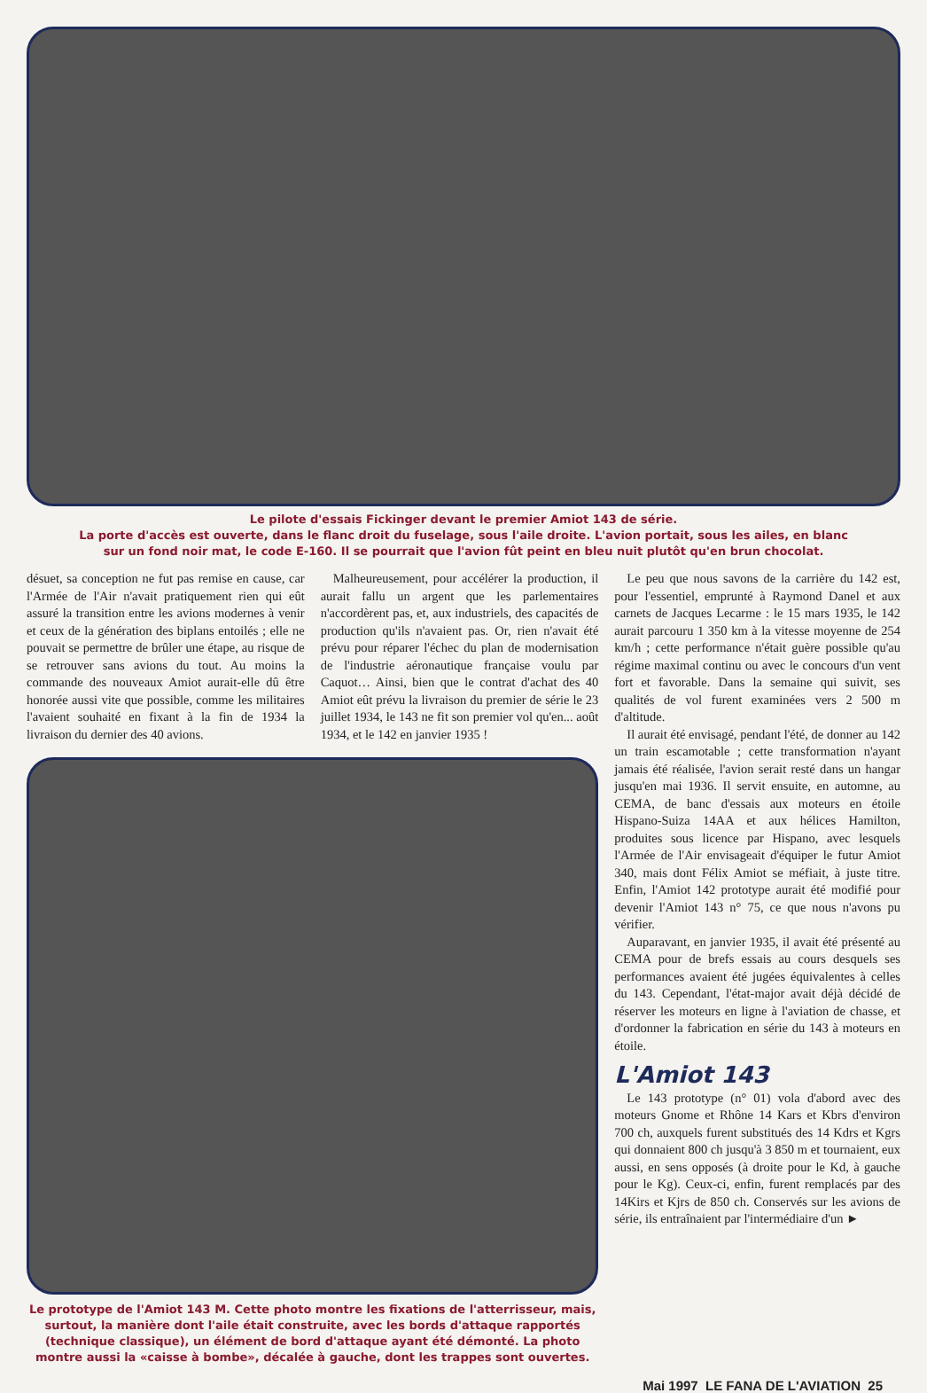Le pilote d'essais Fickinger devant le premier Amiot 143 de série.
La porte d'accès est ouverte, dans le flanc droit du fuselage, sous l'aile droite. L'avion portait, sous les ailes, en blanc
sur un fond noir mat, le code E-160. Il se pourrait que l'avion fût peint en bleu nuit plutôt qu'en brun chocolat.
désuet, sa conception ne fut pas remise en cause, car l'Armée de l'Air n'avait pratiquement rien qui eût assuré la transition entre les avions modernes à venir et ceux de la génération des biplans entoilés ; elle ne pouvait se permettre de brûler une étape, au risque de se retrouver sans avions du tout. Au moins la commande des nouveaux Amiot aurait-elle dû être honorée aussi vite que possible, comme les militaires l'avaient souhaité en fixant à la fin de 1934 la livraison du dernier des 40 avions.
Malheureusement, pour accélérer la production, il aurait fallu un argent que les parlementaires n'accordèrent pas, et, aux industriels, des capacités de production qu'ils n'avaient pas. Or, rien n'avait été prévu pour réparer l'échec du plan de modernisation de l'industrie aéronautique française voulu par Caquot… Ainsi, bien que le contrat d'achat des 40 Amiot eût prévu la livraison du premier de série le 23 juillet 1934, le 143 ne fit son premier vol qu'en... août 1934, et le 142 en janvier 1935 !
Le prototype de l'Amiot 143 M. Cette photo montre les fixations de l'atterrisseur, mais, surtout, la manière dont l'aile était construite, avec les bords d'attaque rapportés (technique classique), un élément de bord d'attaque ayant été démonté. La photo montre aussi la «caisse à bombe», décalée à gauche, dont les trappes sont ouvertes.
Le peu que nous savons de la carrière du 142 est, pour l'essentiel, emprunté à Raymond Danel et aux carnets de Jacques Lecarme : le 15 mars 1935, le 142 aurait parcouru 1 350 km à la vitesse moyenne de 254 km/h ; cette performance n'était guère possible qu'au régime maximal continu ou avec le concours d'un vent fort et favorable. Dans la semaine qui suivit, ses qualités de vol furent examinées vers 2 500 m d'altitude.
Il aurait été envisagé, pendant l'été, de donner au 142 un train escamotable ; cette transformation n'ayant jamais été réalisée, l'avion serait resté dans un hangar jusqu'en mai 1936. Il servit ensuite, en automne, au CEMA, de banc d'essais aux moteurs en étoile Hispano-Suiza 14AA et aux hélices Hamilton, produites sous licence par Hispano, avec lesquels l'Armée de l'Air envisageait d'équiper le futur Amiot 340, mais dont Félix Amiot se méfiait, à juste titre. Enfin, l'Amiot 142 prototype aurait été modifié pour devenir l'Amiot 143 n° 75, ce que nous n'avons pu vérifier.
Auparavant, en janvier 1935, il avait été présenté au CEMA pour de brefs essais au cours desquels ses performances avaient été jugées équivalentes à celles du 143. Cependant, l'état-major avait déjà décidé de réserver les moteurs en ligne à l'aviation de chasse, et d'ordonner la fabrication en série du 143 à moteurs en étoile.
L'Amiot 143
Le 143 prototype (n° 01) vola d'abord avec des moteurs Gnome et Rhône 14 Kars et Kbrs d'environ 700 ch, auxquels furent substitués des 14 Kdrs et Kgrs qui donnaient 800 ch jusqu'à 3 850 m et tournaient, eux aussi, en sens opposés (à droite pour le Kd, à gauche pour le Kg). Ceux-ci, enfin, furent remplacés par des 14Kirs et Kjrs de 850 ch. Conservés sur les avions de série, ils entraînaient par l'intermédiaire d'un ►
Mai 1997 LE FANA DE L'AVIATION 25